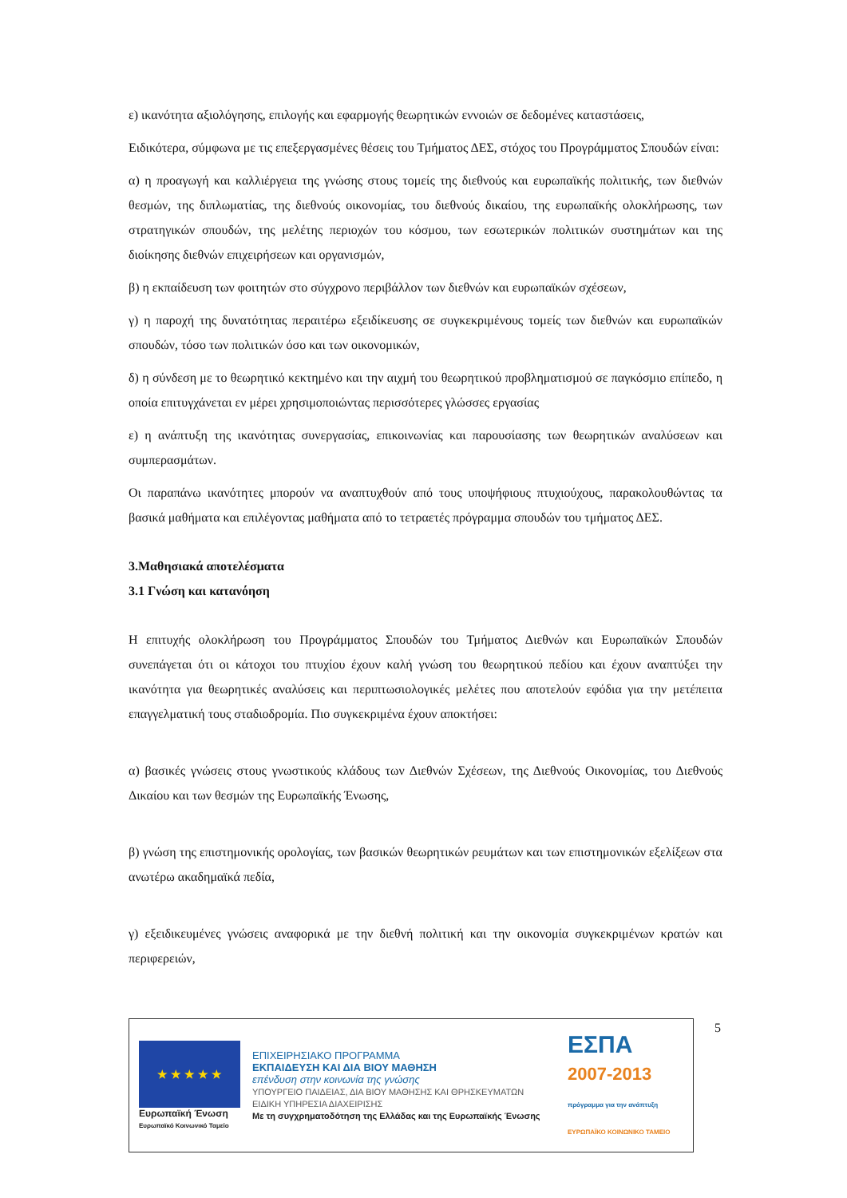ε) ικανότητα αξιολόγησης, επιλογής και εφαρμογής θεωρητικών εννοιών σε δεδομένες καταστάσεις,
Ειδικότερα, σύμφωνα με τις επεξεργασμένες θέσεις του Τμήματος ΔΕΣ, στόχος του Προγράμματος Σπουδών είναι:
α) η προαγωγή και καλλιέργεια της γνώσης στους τομείς της διεθνούς και ευρωπαϊκής πολιτικής, των διεθνών θεσμών, της διπλωματίας, της διεθνούς οικονομίας, του διεθνούς δικαίου, της ευρωπαϊκής ολοκλήρωσης, των στρατηγικών σπουδών, της μελέτης περιοχών του κόσμου, των εσωτερικών πολιτικών συστημάτων και της διοίκησης διεθνών επιχειρήσεων και οργανισμών,
β) η εκπαίδευση των φοιτητών στο σύγχρονο περιβάλλον των διεθνών και ευρωπαϊκών σχέσεων,
γ) η παροχή της δυνατότητας περαιτέρω εξειδίκευσης σε συγκεκριμένους τομείς των διεθνών και ευρωπαϊκών σπουδών, τόσο των πολιτικών όσο και των οικονομικών,
δ) η σύνδεση με το θεωρητικό κεκτημένο και την αιχμή του θεωρητικού προβληματισμού σε παγκόσμιο επίπεδο, η οποία επιτυγχάνεται εν μέρει χρησιμοποιώντας περισσότερες γλώσσες εργασίας
ε) η ανάπτυξη της ικανότητας συνεργασίας, επικοινωνίας και παρουσίασης των θεωρητικών αναλύσεων και συμπερασμάτων.
Οι παραπάνω ικανότητες μπορούν να αναπτυχθούν από τους υποψήφιους πτυχιούχους, παρακολουθώντας τα βασικά μαθήματα και επιλέγοντας μαθήματα από το τετραετές πρόγραμμα σπουδών του τμήματος ΔΕΣ.
3.Μαθησιακά αποτελέσματα
3.1 Γνώση και κατανόηση
Η επιτυχής ολοκλήρωση του Προγράμματος Σπουδών του Τμήματος Διεθνών και Ευρωπαϊκών Σπουδών συνεπάγεται ότι οι κάτοχοι του πτυχίου έχουν καλή γνώση του θεωρητικού πεδίου και έχουν αναπτύξει την ικανότητα για θεωρητικές αναλύσεις και περιπτωσιολογικές μελέτες που αποτελούν εφόδια για την μετέπειτα επαγγελματική τους σταδιοδρομία. Πιο συγκεκριμένα έχουν αποκτήσει:
α) βασικές γνώσεις στους γνωστικούς κλάδους των Διεθνών Σχέσεων, της Διεθνούς Οικονομίας, του Διεθνούς Δικαίου και των θεσμών της Ευρωπαϊκής Ένωσης,
β) γνώση της επιστημονικής ορολογίας, των βασικών θεωρητικών ρευμάτων και των επιστημονικών εξελίξεων στα ανωτέρω ακαδημαϊκά πεδία,
γ) εξειδικευμένες γνώσεις αναφορικά με την διεθνή πολιτική και την οικονομία συγκεκριμένων κρατών και περιφερειών,
★ ★ ★ ★ ★
Ευρωπαϊκή Ένωση
Ευρωπαϊκό Κοινωνικό Ταμείο
ΕΠΙΧΕΙΡΗΣΙΑΚΟ ΠΡΟΓΡΑΜΜΑ
ΕΚΠΑΙΔΕΥΣΗ ΚΑΙ ΔΙΑ ΒΙΟΥ ΜΑΘΗΣΗ
επένδυση στην κοινωνία της γνώσης
ΥΠΟΥΡΓΕΙΟ ΠΑΙΔΕΙΑΣ, ΔΙΑ ΒΙΟΥ ΜΑΘΗΣΗΣ ΚΑΙ ΘΡΗΣΚΕΥΜΑΤΩΝ
ΕΙΔΙΚΗ ΥΠΗΡΕΣΙΑ ΔΙΑΧΕΙΡΙΣΗΣ
Με τη συγχρηματοδότηση της Ελλάδας και της Ευρωπαϊκής Ένωσης
ΕΣΠΑ
2007-2013
πρόγραμμα για την ανάπτυξη
ΕΥΡΩΠΑΪΚΟ ΚΟΙΝΩΝΙΚΟ ΤΑΜΕΙΟ
5